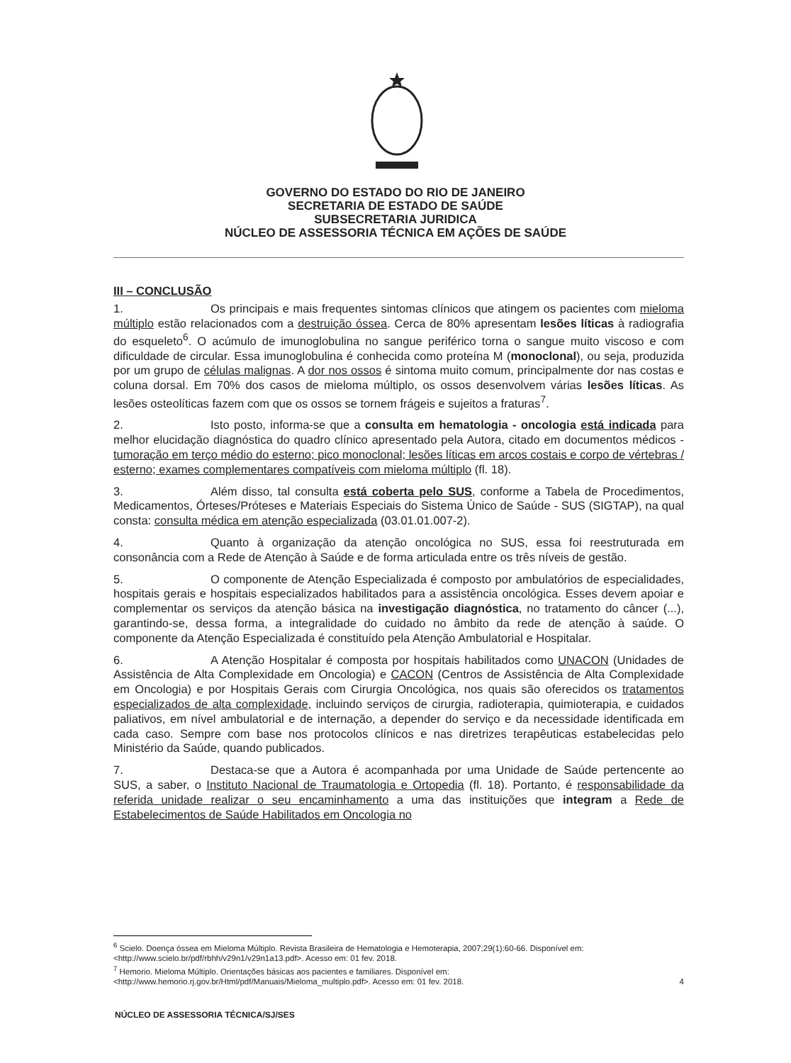GOVERNO DO ESTADO DO RIO DE JANEIRO
SECRETARIA DE ESTADO DE SAÚDE
SUBSECRETARIA JURIDICA
NÚCLEO DE ASSESSORIA TÉCNICA EM AÇÕES DE SAÚDE
III – CONCLUSÃO
1. Os principais e mais frequentes sintomas clínicos que atingem os pacientes com mieloma múltiplo estão relacionados com a destruição óssea. Cerca de 80% apresentam lesões líticas à radiografia do esqueleto<sup>6</sup>. O acúmulo de imunoglobulina no sangue periférico torna o sangue muito viscoso e com dificuldade de circular. Essa imunoglobulina é conhecida como proteína M (monoclonal), ou seja, produzida por um grupo de células malignas. A dor nos ossos é sintoma muito comum, principalmente dor nas costas e coluna dorsal. Em 70% dos casos de mieloma múltiplo, os ossos desenvolvem várias lesões líticas. As lesões osteolíticas fazem com que os ossos se tornem frágeis e sujeitos a fraturas<sup>7</sup>.
2. Isto posto, informa-se que a consulta em hematologia - oncologia está indicada para melhor elucidação diagnóstica do quadro clínico apresentado pela Autora, citado em documentos médicos - tumoração em terço médio do esterno; pico monoclonal; lesões líticas em arcos costais e corpo de vértebras / esterno; exames complementares compatíveis com mieloma múltiplo (fl. 18).
3. Além disso, tal consulta está coberta pelo SUS, conforme a Tabela de Procedimentos, Medicamentos, Órteses/Próteses e Materiais Especiais do Sistema Único de Saúde - SUS (SIGTAP), na qual consta: consulta médica em atenção especializada (03.01.01.007-2).
4. Quanto à organização da atenção oncológica no SUS, essa foi reestruturada em consonância com a Rede de Atenção à Saúde e de forma articulada entre os três níveis de gestão.
5. O componente de Atenção Especializada é composto por ambulatórios de especialidades, hospitais gerais e hospitais especializados habilitados para a assistência oncológica. Esses devem apoiar e complementar os serviços da atenção básica na investigação diagnóstica, no tratamento do câncer (...), garantindo-se, dessa forma, a integralidade do cuidado no âmbito da rede de atenção à saúde. O componente da Atenção Especializada é constituído pela Atenção Ambulatorial e Hospitalar.
6. A Atenção Hospitalar é composta por hospitais habilitados como UNACON (Unidades de Assistência de Alta Complexidade em Oncologia) e CACON (Centros de Assistência de Alta Complexidade em Oncologia) e por Hospitais Gerais com Cirurgia Oncológica, nos quais são oferecidos os tratamentos especializados de alta complexidade, incluindo serviços de cirurgia, radioterapia, quimioterapia, e cuidados paliativos, em nível ambulatorial e de internação, a depender do serviço e da necessidade identificada em cada caso. Sempre com base nos protocolos clínicos e nas diretrizes terapêuticas estabelecidas pelo Ministério da Saúde, quando publicados.
7. Destaca-se que a Autora é acompanhada por uma Unidade de Saúde pertencente ao SUS, a saber, o Instituto Nacional de Traumatologia e Ortopedia (fl. 18). Portanto, é responsabilidade da referida unidade realizar o seu encaminhamento a uma das instituições que integram a Rede de Estabelecimentos de Saúde Habilitados em Oncologia no
<sup>6</sup> Scielo. Doença óssea em Mieloma Múltiplo. Revista Brasileira de Hematologia e Hemoterapia, 2007;29(1):60-66. Disponível em: <http://www.scielo.br/pdf/rbhh/v29n1/v29n1a13.pdf>. Acesso em: 01 fev. 2018.
<sup>7</sup> Hemorio. Mieloma Múltiplo. Orientações básicas aos pacientes e familiares. Disponível em:
<http://www.hemorio.rj.gov.br/Html/pdf/Manuais/Mieloma_multiplo.pdf>. Acesso em: 01 fev. 2018. 4
NÚCLEO DE ASSESSORIA TÉCNICA/SJ/SES